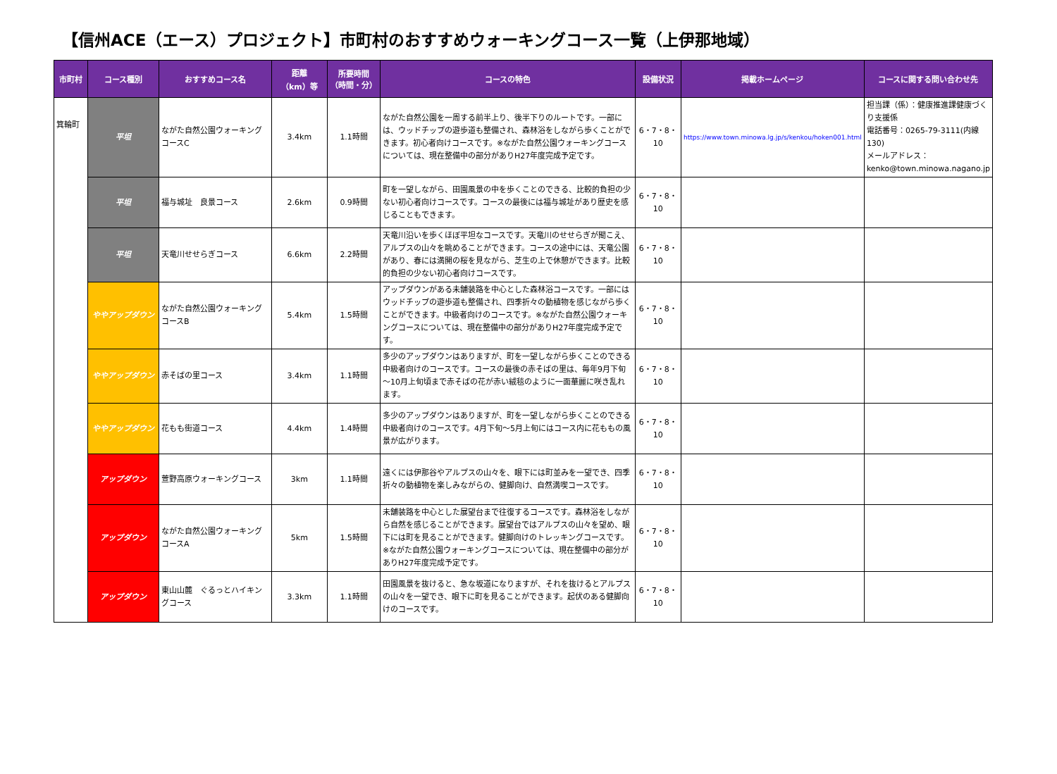【信州ACE（エース）プロジェクト】市町村のおすすめウォーキングコース一覧（上伊那地域）
| 市町村 | コース種別 | おすすめコース名 | 距離 （km）等 | 所要時間 （時間・分） | コースの特色 | 設備状況 | 掲載ホームページ | コースに関する問い合わせ先 |
| --- | --- | --- | --- | --- | --- | --- | --- | --- |
| 箕輪町 | 平坦 | ながた自然公園ウォーキングコースC | 3.4km | 1.1時間 | ながた自然公園を一周する前半上り、後半下りのルートです。一部には、ウッドチップの遊歩道も整備され、森林浴をしながら歩くことができます。初心者向けコースです。※ながた自然公園ウォーキングコースについては、現在整備中の部分がありH27年度完成予定です。 | 6・7・8・10 | https://www.town.minowa.lg.jp/s/kenkou/hoken001.html | 担当課（係）：健康推進課健康づくり支援係 電話番号：0265-79-3111(内線130) メールアドレス：kenko@town.minowa.nagano.jp |
| | 平坦 | 福与城址 良景コース | 2.6km | 0.9時間 | 町を一望しながら、田園風景の中を歩くことのできる、比較的負担の少ない初心者向けコースです。コースの最後には福与城址があり歴史を感じることもできます。 | 6・7・8・10 | | |
| | 平坦 | 天竜川せせらぎコース | 6.6km | 2.2時間 | 天竜川沿いを歩くほぼ平坦なコースです。天竜川のせせらぎが聞こえ、アルプスの山々を眺めることができます。コースの途中には、天竜公園があり、春には満開の桜を見ながら、芝生の上で休憩ができます。比較的負担の少ない初心者向けコースです。 | 6・7・8・10 | | |
| | ややアップダウン | ながた自然公園ウォーキングコースB | 5.4km | 1.5時間 | アップダウンがある未舗装路を中心とした森林浴コースです。一部にはウッドチップの遊歩道も整備され、四季折々の動植物を感じながら歩くことができます。中級者向けのコースです。※ながた自然公園ウォーキングコースについては、現在整備中の部分がありH27年度完成予定です。 | 6・7・8・10 | | |
| | ややアップダウン | 赤そばの里コース | 3.4km | 1.1時間 | 多少のアップダウンはありますが、町を一望しながら歩くことのできる中級者向けのコースです。コースの最後の赤そばの里は、毎年9月下旬～10月上旬頃まで赤そばの花が赤い絨毯のように一面華麗に咲き乱れます。 | 6・7・8・10 | | |
| | ややアップダウン | 花もも街道コース | 4.4km | 1.4時間 | 多少のアップダウンはありますが、町を一望しながら歩くことのできる中級者向けのコースです。4月下旬～5月上旬にはコース内に花ももの風景が広がります。 | 6・7・8・10 | | |
| | アップダウン | 萱野高原ウォーキングコース | 3km | 1.1時間 | 遠くには伊那谷やアルプスの山々を、眼下には町並みを一望でき、四季折々の動植物を楽しみながらの、健脚向け、自然満喫コースです。 | 6・7・8・10 | | |
| | アップダウン | ながた自然公園ウォーキングコースA | 5km | 1.5時間 | 未舗装路を中心とした展望台まで往復するコースです。森林浴をしながら自然を感じることができます。展望台ではアルプスの山々を望め、眼下には町を見ることができます。健脚向けのトレッキングコースです。※ながた自然公園ウォーキングコースについては、現在整備中の部分がありH27年度完成予定です。 | 6・7・8・10 | | |
| | アップダウン | 東山山麓 ぐるっとハイキングコース | 3.3km | 1.1時間 | 田園風景を抜けると、急な坂道になりますが、それを抜けるとアルプスの山々を一望でき、眼下に町を見ることができます。起伏のある健脚向けのコースです。 | 6・7・8・10 | | |